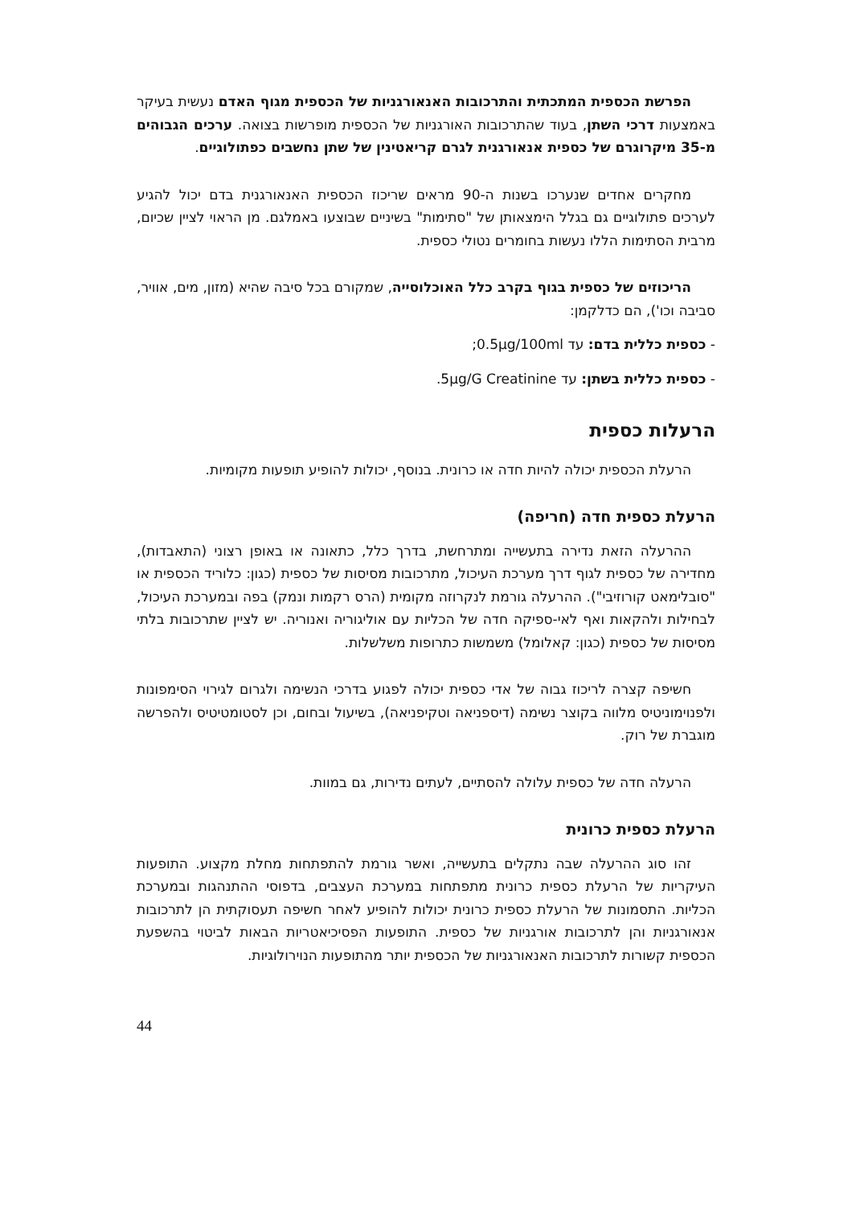הפרשת הכספית המתכתית והתרכובות האנאורגניות של הכספית מגוף האדם נעשית בעיקר באמצעות דרכי השתן, בעוד שהתרכובות האורגניות של הכספית מופרשות בצואה. ערכים הגבוהים מ-35 מיקרוגרם של כספית אנאורגנית לגרם קריאטינין של שתן נחשבים כפתולוגיים.
מחקרים אחדים שנערכו בשנות ה-90 מראים שריכוז הכספית האנאורגנית בדם יכול להגיע לערכים פתולוגיים גם בגלל הימצאותן של "סתימות" בשיניים שבוצעו באמלגם. מן הראוי לציין שכיום, מרבית הסתימות הללו נעשות בחומרים נטולי כספית.
הריכוזים של כספית בגוף בקרב כלל האוכלוסייה, שמקורם בכל סיבה שהיא (מזון, מים, אוויר, סביבה וכו'), הם כדלקמן:
- כספית כללית בדם: עד 0.5µg/100ml;
- כספית כללית בשתן: עד 5µg/G Creatinine.
הרעלות כספית
הרעלת הכספית יכולה להיות חדה או כרונית. בנוסף, יכולות להופיע תופעות מקומיות.
הרעלת כספית חדה (חריפה)
ההרעלה הזאת נדירה בתעשייה ומתרחשת, בדרך כלל, כתאונה או באופן רצוני (התאבדות), מחדירה של כספית לגוף דרך מערכת העיכול, מתרכובות מסיסות של כספית (כגון: כלוריד הכספית או "סובלימאט קורוזיבי"). ההרעלה גורמת לנקרוזה מקומית (הרס רקמות ונמק) בפה ובמערכת העיכול, לבחילות ולהקאות ואף לאי-ספיקה חדה של הכליות עם אוליגוריה ואנוריה. יש לציין שתרכובות בלתי מסיסות של כספית (כגון: קאלומל) משמשות כתרופות משלשלות.
חשיפה קצרה לריכוז גבוה של אדי כספית יכולה לפגוע בדרכי הנשימה ולגרום לגירוי הסימפונות ולפנוימוניטיס מלווה בקוצר נשימה (דיספניאה וטקיפניאה), בשיעול ובחום, וכן לסטומטיטיס ולהפרשה מוגברת של רוק.
הרעלה חדה של כספית עלולה להסתיים, לעתים נדירות, גם במוות.
הרעלת כספית כרונית
זהו סוג ההרעלה שבה נתקלים בתעשייה, ואשר גורמת להתפתחות מחלת מקצוע. התופעות העיקריות של הרעלת כספית כרונית מתפתחות במערכת העצבים, בדפוסי ההתנהגות ובמערכת הכליות. התסמונות של הרעלת כספית כרונית יכולות להופיע לאחר חשיפה תעסוקתית הן לתרכובות אנאורגניות והן לתרכובות אורגניות של כספית. התופעות הפסיכיאטריות הבאות לביטוי בהשפעת הכספית קשורות לתרכובות האנאורגניות של הכספית יותר מהתופעות הנוירולוגיות.
44